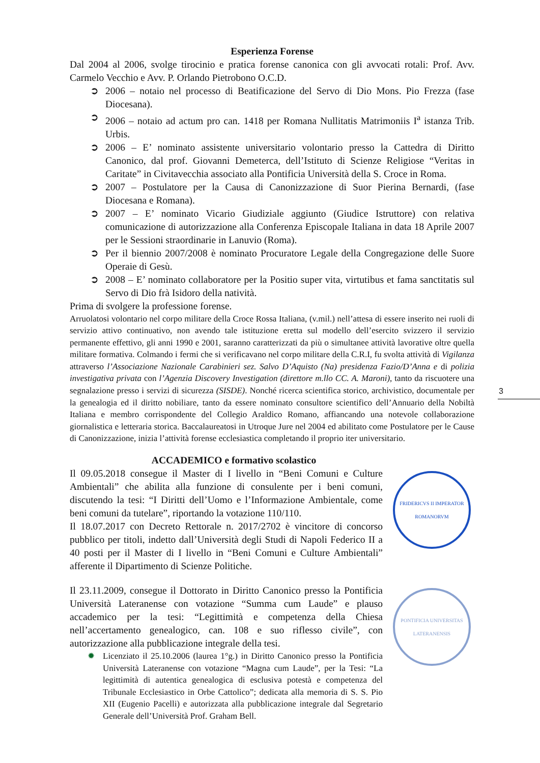3
Esperienza Forense
Dal 2004 al 2006, svolge tirocinio e pratica forense canonica con gli avvocati rotali: Prof. Avv. Carmelo Vecchio e Avv. P. Orlando Pietrobono O.C.D.
➲ 2006 – notaio nel processo di Beatificazione del Servo di Dio Mons. Pio Frezza (fase Diocesana).
➲ 2006 – notaio ad actum pro can. 1418 per Romana Nullitatis Matrimoniis I<sup>a</sup> istanza Trib. Urbis.
➲ 2006 – E’ nominato assistente universitario volontario presso la Cattedra di Diritto Canonico, dal prof. Giovanni Demeterca, dell’Istituto di Scienze Religiose “Veritas in Caritate” in Civitavecchia associato alla Pontificia Università della S. Croce in Roma.
➲ 2007 – Postulatore per la Causa di Canonizzazione di Suor Pierina Bernardi, (fase Diocesana e Romana).
➲ 2007 – E’ nominato Vicario Giudiziale aggiunto (Giudice Istruttore) con relativa comunicazione di autorizzazione alla Conferenza Episcopale Italiana in data 18 Aprile 2007 per le Sessioni straordinarie in Lanuvio (Roma).
➲ Per il biennio 2007/2008 è nominato Procuratore Legale della Congregazione delle Suore Operaie di Gesù.
➲ 2008 – E’ nominato collaboratore per la Positio super vita, virtutibus et fama sanctitatis sul Servo di Dio frà Isidoro della natività.
Prima di svolgere la professione forense.
Arruolatosi volontario nel corpo militare della Croce Rossa Italiana, (v.mil.) nell’attesa di essere inserito nei ruoli di servizio attivo continuativo, non avendo tale istituzione eretta sul modello dell’esercito svizzero il servizio permanente effettivo, gli anni 1990 e 2001, saranno caratterizzati da più o simultanee attività lavorative oltre quella militare formativa. Colmando i fermi che si verificavano nel corpo militare della C.R.I, fu svolta attività di Vigilanza attraverso l’Associazione Nazionale Carabinieri sez. Salvo D’Aquisto (Na) presidenza Fazio/D’Anna e di polizia investigativa privata con l’Agenzia Discovery Investigation (direttore m.llo CC. A. Maroni), tanto da riscuotere una segnalazione presso i servizi di sicurezza (SISDE). Nonché ricerca scientifica storico, archivistico, documentale per la genealogia ed il diritto nobiliare, tanto da essere nominato consultore scientifico dell’Annuario della Nobiltà Italiana e membro corrispondente del Collegio Araldico Romano, affiancando una notevole collaborazione giornalistica e letteraria storica. Baccalaureatosi in Utroque Jure nel 2004 ed abilitato come Postulatore per le Cause di Canonizzazione, inizia l’attività forense ecclesiastica completando il proprio iter universitario.
ACCADEMICO e formativo scolastico
Il 09.05.2018 consegue il Master di I livello in “Beni Comuni e Culture Ambientali” che abilita alla funzione di consulente per i beni comuni, discutendo la tesi: “I Diritti dell’Uomo e l’Informazione Ambientale, come beni comuni da tutelare”, riportando la votazione 110/110.
Il 18.07.2017 con Decreto Rettorale n. 2017/2702 è vincitore di concorso pubblico per titoli, indetto dall’Università degli Studi di Napoli Federico II a 40 posti per il Master di I livello in “Beni Comuni e Culture Ambientali” afferente il Dipartimento di Scienze Politiche.
FRIDERICVS II IMPERATOR ROMANORVM
Il 23.11.2009, consegue il Dottorato in Diritto Canonico presso la Pontificia Università Lateranense con votazione “Summa cum Laude” e plauso accademico per la tesi: “Legittimità e competenza della Chiesa nell’accertamento genealogico, can. 108 e suo riflesso civile”, con autorizzazione alla pubblicazione integrale della tesi.
✹ Licenziato il 25.10.2006 (laurea 1°g.) in Diritto Canonico presso la Pontificia Università Lateranense con votazione “Magna cum Laude”, per la Tesi: “La legittimità di autentica genealogica di esclusiva potestà e competenza del Tribunale Ecclesiastico in Orbe Cattolico”; dedicata alla memoria di S. S. Pio XII (Eugenio Pacelli) e autorizzata alla pubblicazione integrale dal Segretario Generale dell’Università Prof. Graham Bell.
PONTIFICIA UNIVERSITAS LATERANENSIS